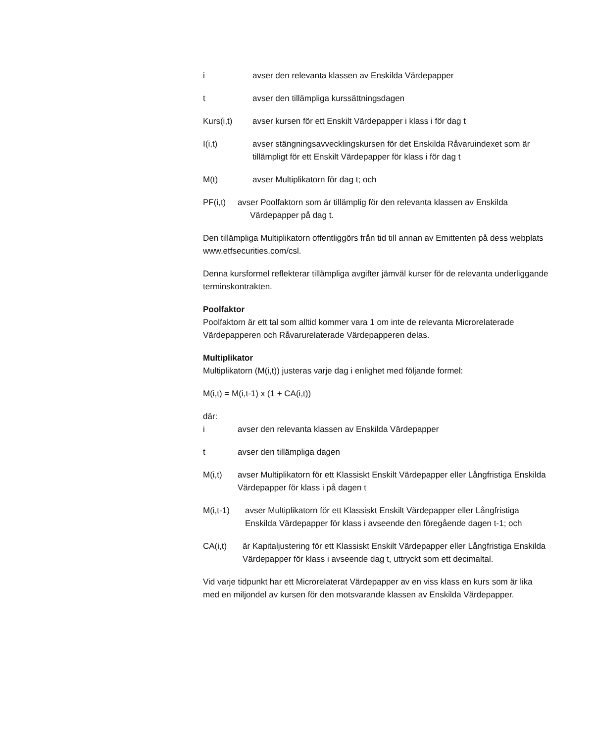i avser den relevanta klassen av Enskilda Värdepapper
t avser den tillämpliga kurssättningsdagen
Kurs(i,t) avser kursen för ett Enskilt Värdepapper i klass i för dag t
I(i,t) avser stängningsavvecklingskursen för det Enskilda Råvaruindexet som är tillämpligt för ett Enskilt Värdepapper för klass i för dag t
M(t) avser Multiplikatorn för dag t; och
PF(i,t) avser Poolfaktorn som är tillämplig för den relevanta klassen av Enskilda
Värdepapper på dag t.
Den tillämpliga Multiplikatorn offentliggörs från tid till annan av Emittenten på dess webplats www.etfsecurities.com/csl.
Denna kursformel reflekterar tillämpliga avgifter jämväl kurser för de relevanta underliggande terminskontrakten.
Poolfaktor
Poolfaktorn är ett tal som alltid kommer vara 1 om inte de relevanta Microrelaterade Värdepapperen och Råvarurelaterade Värdepapperen delas.
Multiplikator
Multiplikatorn (M(i,t)) justeras varje dag i enlighet med följande formel:
M(i,t) = M(i,t-1) x (1 + CA(i,t))
där:
i avser den relevanta klassen av Enskilda Värdepapper
t avser den tillämpliga dagen
M(i,t) avser Multiplikatorn för ett Klassiskt Enskilt Värdepapper eller Långfristiga Enskilda Värdepapper för klass i på dagen t
M(i,t-1) avser Multiplikatorn för ett Klassiskt Enskilt Värdepapper eller Långfristiga Enskilda Värdepapper för klass i avseende den föregående dagen t-1; och
CA(i,t) är Kapitaljustering för ett Klassiskt Enskilt Värdepapper eller Långfristiga Enskilda Värdepapper för klass i avseende dag t, uttryckt som ett decimaltal.
Vid varje tidpunkt har ett Microrelaterat Värdepapper av en viss klass en kurs som är lika med en miljondel av kursen för den motsvarande klassen av Enskilda Värdepapper.